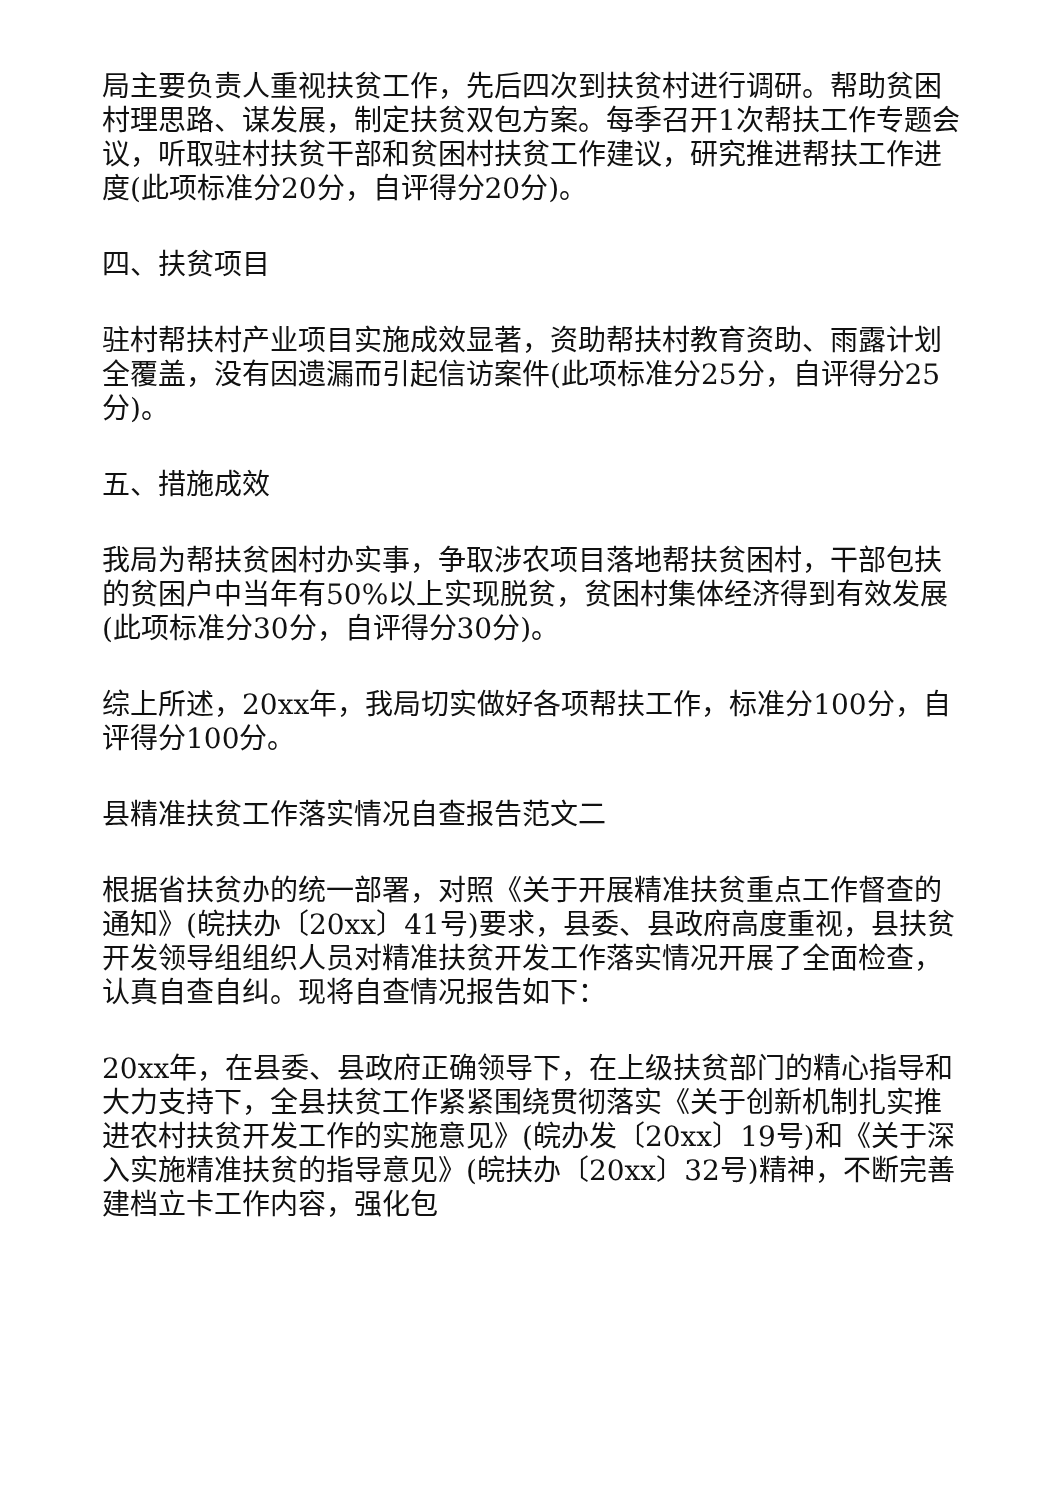局主要负责人重视扶贫工作，先后四次到扶贫村进行调研。帮助贫困村理思路、谋发展，制定扶贫双包方案。每季召开1次帮扶工作专题会议，听取驻村扶贫干部和贫困村扶贫工作建议，研究推进帮扶工作进度(此项标准分20分，自评得分20分)。
四、扶贫项目
驻村帮扶村产业项目实施成效显著，资助帮扶村教育资助、雨露计划全覆盖，没有因遗漏而引起信访案件(此项标准分25分，自评得分25分)。
五、措施成效
我局为帮扶贫困村办实事，争取涉农项目落地帮扶贫困村，干部包扶的贫困户中当年有50%以上实现脱贫，贫困村集体经济得到有效发展(此项标准分30分，自评得分30分)。
综上所述，20xx年，我局切实做好各项帮扶工作，标准分100分，自评得分100分。
县精准扶贫工作落实情况自查报告范文二
根据省扶贫办的统一部署，对照《关于开展精准扶贫重点工作督查的通知》(皖扶办〔20xx〕41号)要求，县委、县政府高度重视，县扶贫开发领导组组织人员对精准扶贫开发工作落实情况开展了全面检查，认真自查自纠。现将自查情况报告如下：
20xx年，在县委、县政府正确领导下，在上级扶贫部门的精心指导和大力支持下，全县扶贫工作紧紧围绕贯彻落实《关于创新机制扎实推进农村扶贫开发工作的实施意见》(皖办发〔20xx〕19号)和《关于深入实施精准扶贫的指导意见》(皖扶办〔20xx〕32号)精神，不断完善建档立卡工作内容，强化包